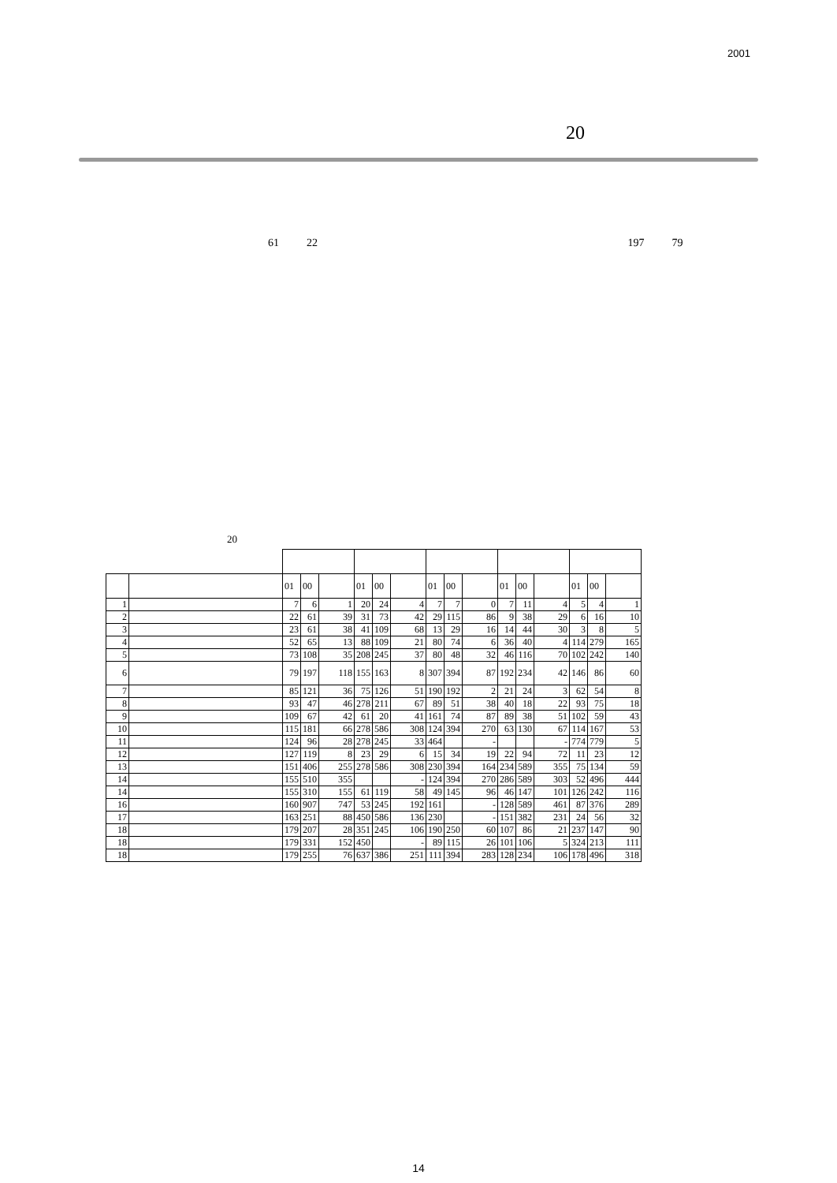2001
20
61 22 197 79
20
| | | 01 | 00 | | 01 | 00 | | 01 | 00 | | 01 | 00 | | 01 | 00 | |
| --- | --- | --- | --- | --- | --- | --- | --- | --- | --- | --- | --- | --- | --- | --- | --- | --- |
| 1 | | 7 | 6 | 1 | 20 | 24 | 4 | 7 | 7 | 0 | 7 | 11 | 4 | 5 | 4 | 1 |
| 2 | | 22 | 61 | 39 | 31 | 73 | 42 | 29 | 115 | 86 | 9 | 38 | 29 | 6 | 16 | 10 |
| 3 | | 23 | 61 | 38 | 41 | 109 | 68 | 13 | 29 | 16 | 14 | 44 | 30 | 3 | 8 | 5 |
| 4 | | 52 | 65 | 13 | 88 | 109 | 21 | 80 | 74 | 6 | 36 | 40 | 4 | 114 | 279 | 165 |
| 5 | | 73 | 108 | 35 | 208 | 245 | 37 | 80 | 48 | 32 | 46 | 116 | 70 | 102 | 242 | 140 |
| 6 | | 79 | 197 | 118 | 155 | 163 | 8 | 307 | 394 | 87 | 192 | 234 | 42 | 146 | 86 | 60 |
| 7 | | 85 | 121 | 36 | 75 | 126 | 51 | 190 | 192 | 2 | 21 | 24 | 3 | 62 | 54 | 8 |
| 8 | | 93 | 47 | 46 | 278 | 211 | 67 | 89 | 51 | 38 | 40 | 18 | 22 | 93 | 75 | 18 |
| 9 | | 109 | 67 | 42 | 61 | 20 | 41 | 161 | 74 | 87 | 89 | 38 | 51 | 102 | 59 | 43 |
| 10 | | 115 | 181 | 66 | 278 | 586 | 308 | 124 | 394 | 270 | 63 | 130 | 67 | 114 | 167 | 53 |
| 11 | | 124 | 96 | 28 | 278 | 245 | 33 | 464 | | - | | | - | 774 | 779 | 5 |
| 12 | | 127 | 119 | 8 | 23 | 29 | 6 | 15 | 34 | 19 | 22 | 94 | 72 | 11 | 23 | 12 |
| 13 | | 151 | 406 | 255 | 278 | 586 | 308 | 230 | 394 | 164 | 234 | 589 | 355 | 75 | 134 | 59 |
| 14 | | 155 | 510 | 355 | | | - | 124 | 394 | 270 | 286 | 589 | 303 | 52 | 496 | 444 |
| 14 | | 155 | 310 | 155 | 61 | 119 | 58 | 49 | 145 | 96 | 46 | 147 | 101 | 126 | 242 | 116 |
| 16 | | 160 | 907 | 747 | 53 | 245 | 192 | 161 | | - | 128 | 589 | 461 | 87 | 376 | 289 |
| 17 | | 163 | 251 | 88 | 450 | 586 | 136 | 230 | | - | 151 | 382 | 231 | 24 | 56 | 32 |
| 18 | | 179 | 207 | 28 | 351 | 245 | 106 | 190 | 250 | 60 | 107 | 86 | 21 | 237 | 147 | 90 |
| 18 | | 179 | 331 | 152 | 450 | | - | 89 | 115 | 26 | 101 | 106 | 5 | 324 | 213 | 111 |
| 18 | | 179 | 255 | 76 | 637 | 386 | 251 | 111 | 394 | 283 | 128 | 234 | 106 | 178 | 496 | 318 |
14